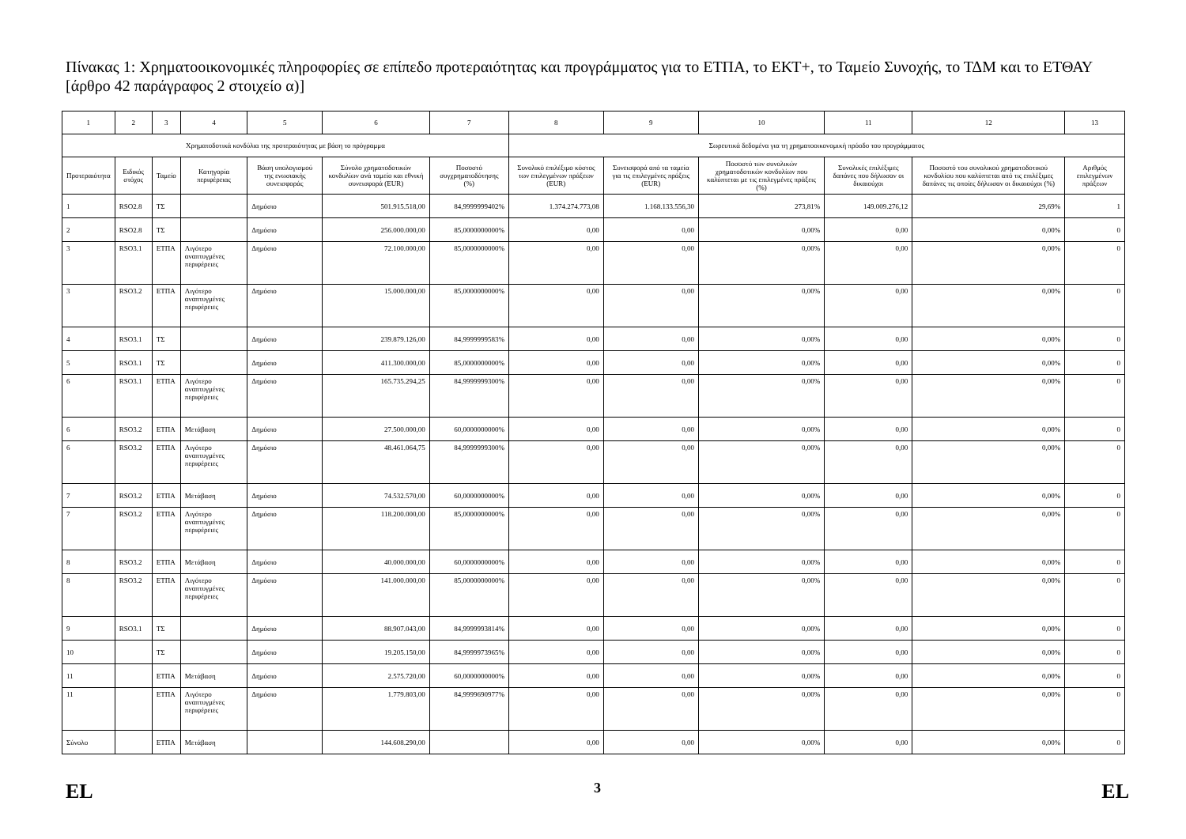Πίνακας 1: Χρηματοοικονομικές πληροφορίες σε επίπεδο προτεραιότητας και προγράμματος για το ΕΤΠΑ, το ΕΚΤ+, το Ταμείο Συνοχής, το ΤΔΜ και το ΕΤΘΑΥ [άρθρο 42 παράγραφος 2 στοιχείο α)]
| 1 | 2 | 3 | 4 | 5 | 6 | 7 | 8 | 9 | 10 | 11 | 12 | 13 |
| --- | --- | --- | --- | --- | --- | --- | --- | --- | --- | --- | --- | --- |
| Χρηματοδοτικά κονδύλια της προτεραιότητας με βάση το πρόγραμμα | | | | | | | Σωρευτικά δεδομένα για τη χρηματοοικονομική πρόοδο του προγράμματος | | | | | |
| Προτεραιότητα | Ειδικός στόχος | Ταμείο | Κατηγορία περιφέρειας | Βάση υπολογισμού της ενωσιακής συνεισφοράς | Σύνολο χρηματοδοτικών κονδυλίων ανά ταμείο και εθνική συνεισφορά (EUR) | Ποσοστό συγχρηματοδότησης (%) | Συνολικό επιλέξιμο κόστος των επιλεγμένων πράξεων (EUR) | Συνεισφορά από τα ταμεία για τις επιλεγμένες πράξεις (EUR) | Ποσοστό των συνολικών χρηματοδοτικών κονδυλίων που καλύπτεται με τις επιλεγμένες πράξεις (%) | Συνολικές επιλέξιμες δαπάνες που δήλωσαν οι δικαιούχοι | Ποσοστό του συνολικού χρηματοδοτικού κονδυλίου που καλύπτεται από τις επιλέξιμες δαπάνες τις οποίες δήλωσαν οι δικαιούχοι (%) | Αριθμός επιλεγμένων πράξεων |
| 1 | RSO2.8 | ΤΣ | | Δημόσιο | 501.915.518,00 | 84,9999999402% | 1.374.274.773,08 | 1.168.133.556,30 | 273,81% | 149.009.276,12 | 29,69% | 1 |
| 2 | RSO2.8 | ΤΣ | | Δημόσιο | 256.000.000,00 | 85,0000000000% | 0,00 | 0,00 | 0,00% | 0,00 | 0,00% | 0 |
| 3 | RSO3.1 | ΕΤΠΑ | Λιγότερο αναπτυγμένες περιφέρειες | Δημόσιο | 72.100.000,00 | 85,0000000000% | 0,00 | 0,00 | 0,00% | 0,00 | 0,00% | 0 |
| 3 | RSO3.2 | ΕΤΠΑ | Λιγότερο αναπτυγμένες περιφέρειες | Δημόσιο | 15.000.000,00 | 85,0000000000% | 0,00 | 0,00 | 0,00% | 0,00 | 0,00% | 0 |
| 4 | RSO3.1 | ΤΣ | | Δημόσιο | 239.879.126,00 | 84,9999999583% | 0,00 | 0,00 | 0,00% | 0,00 | 0,00% | 0 |
| 5 | RSO3.1 | ΤΣ | | Δημόσιο | 411.300.000,00 | 85,0000000000% | 0,00 | 0,00 | 0,00% | 0,00 | 0,00% | 0 |
| 6 | RSO3.1 | ΕΤΠΑ | Λιγότερο αναπτυγμένες περιφέρειες | Δημόσιο | 165.735.294,25 | 84,9999999300% | 0,00 | 0,00 | 0,00% | 0,00 | 0,00% | 0 |
| 6 | RSO3.2 | ΕΤΠΑ | Μετάβαση | Δημόσιο | 27.500.000,00 | 60,0000000000% | 0,00 | 0,00 | 0,00% | 0,00 | 0,00% | 0 |
| 6 | RSO3.2 | ΕΤΠΑ | Λιγότερο αναπτυγμένες περιφέρειες | Δημόσιο | 48.461.064,75 | 84,9999999300% | 0,00 | 0,00 | 0,00% | 0,00 | 0,00% | 0 |
| 7 | RSO3.2 | ΕΤΠΑ | Μετάβαση | Δημόσιο | 74.532.570,00 | 60,0000000000% | 0,00 | 0,00 | 0,00% | 0,00 | 0,00% | 0 |
| 7 | RSO3.2 | ΕΤΠΑ | Λιγότερο αναπτυγμένες περιφέρειες | Δημόσιο | 118.200.000,00 | 85,0000000000% | 0,00 | 0,00 | 0,00% | 0,00 | 0,00% | 0 |
| 8 | RSO3.2 | ΕΤΠΑ | Μετάβαση | Δημόσιο | 40.000.000,00 | 60,0000000000% | 0,00 | 0,00 | 0,00% | 0,00 | 0,00% | 0 |
| 8 | RSO3.2 | ΕΤΠΑ | Λιγότερο αναπτυγμένες περιφέρειες | Δημόσιο | 141.000.000,00 | 85,0000000000% | 0,00 | 0,00 | 0,00% | 0,00 | 0,00% | 0 |
| 9 | RSO3.1 | ΤΣ | | Δημόσιο | 88.907.043,00 | 84,9999993814% | 0,00 | 0,00 | 0,00% | 0,00 | 0,00% | 0 |
| 10 | | ΤΣ | | Δημόσιο | 19.205.150,00 | 84,9999973965% | 0,00 | 0,00 | 0,00% | 0,00 | 0,00% | 0 |
| 11 | | ΕΤΠΑ | Μετάβαση | Δημόσιο | 2.575.720,00 | 60,0000000000% | 0,00 | 0,00 | 0,00% | 0,00 | 0,00% | 0 |
| 11 | | ΕΤΠΑ | Λιγότερο αναπτυγμένες περιφέρειες | Δημόσιο | 1.779.803,00 | 84,9999690977% | 0,00 | 0,00 | 0,00% | 0,00 | 0,00% | 0 |
| Σύνολο | | ΕΤΠΑ | Μετάβαση | | 144.608.290,00 | | 0,00 | 0,00 | 0,00% | 0,00 | 0,00% | 0 |
EL 3 EL